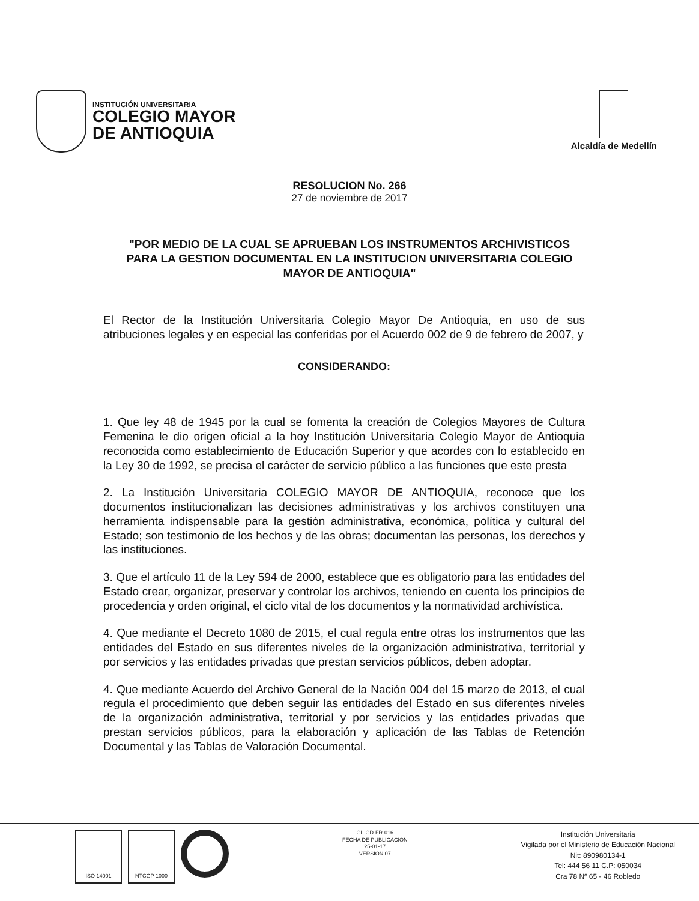INSTITUCIÓN UNIVERSITARIA
COLEGIO MAYOR
DE ANTIOQUIA
Alcaldía de Medellín
RESOLUCION No. 266
27 de noviembre de 2017
"POR MEDIO DE LA CUAL SE APRUEBAN LOS INSTRUMENTOS ARCHIVISTICOS PARA LA GESTION DOCUMENTAL EN LA INSTITUCION UNIVERSITARIA COLEGIO MAYOR DE ANTIOQUIA"
El Rector de la Institución Universitaria Colegio Mayor De Antioquia, en uso de sus atribuciones legales y en especial las conferidas por el Acuerdo 002 de 9 de febrero de 2007, y
CONSIDERANDO:
1. Que ley 48 de 1945 por la cual se fomenta la creación de Colegios Mayores de Cultura Femenina le dio origen oficial a la hoy Institución Universitaria Colegio Mayor de Antioquia reconocida como establecimiento de Educación Superior y que acordes con lo establecido en la Ley 30 de 1992, se precisa el carácter de servicio público a las funciones que este presta
2. La Institución Universitaria COLEGIO MAYOR DE ANTIOQUIA, reconoce que los documentos institucionalizan las decisiones administrativas y los archivos constituyen una herramienta indispensable para la gestión administrativa, económica, política y cultural del Estado; son testimonio de los hechos y de las obras; documentan las personas, los derechos y las instituciones.
3. Que el artículo 11 de la Ley 594 de 2000, establece que es obligatorio para las entidades del Estado crear, organizar, preservar y controlar los archivos, teniendo en cuenta los principios de procedencia y orden original, el ciclo vital de los documentos y la normatividad archivística.
4. Que mediante el Decreto 1080 de 2015, el cual regula entre otras los instrumentos que las entidades del Estado en sus diferentes niveles de la organización administrativa, territorial y por servicios y las entidades privadas que prestan servicios públicos, deben adoptar.
4. Que mediante Acuerdo del Archivo General de la Nación 004 del 15 marzo de 2013, el cual regula el procedimiento que deben seguir las entidades del Estado en sus diferentes niveles de la organización administrativa, territorial y por servicios y las entidades privadas que prestan servicios públicos, para la elaboración y aplicación de las Tablas de Retención Documental y las Tablas de Valoración Documental.
ISO 14001 NTCGP 1000
GL-GD-FR-016
FECHA DE PUBLICACION
25-01-17
VERSION:07
Institución Universitaria
Vigilada por el Ministerio de Educación Nacional
Nit: 890980134-1
Tel: 444 56 11 C.P: 050034
Cra 78 Nº 65 - 46 Robledo